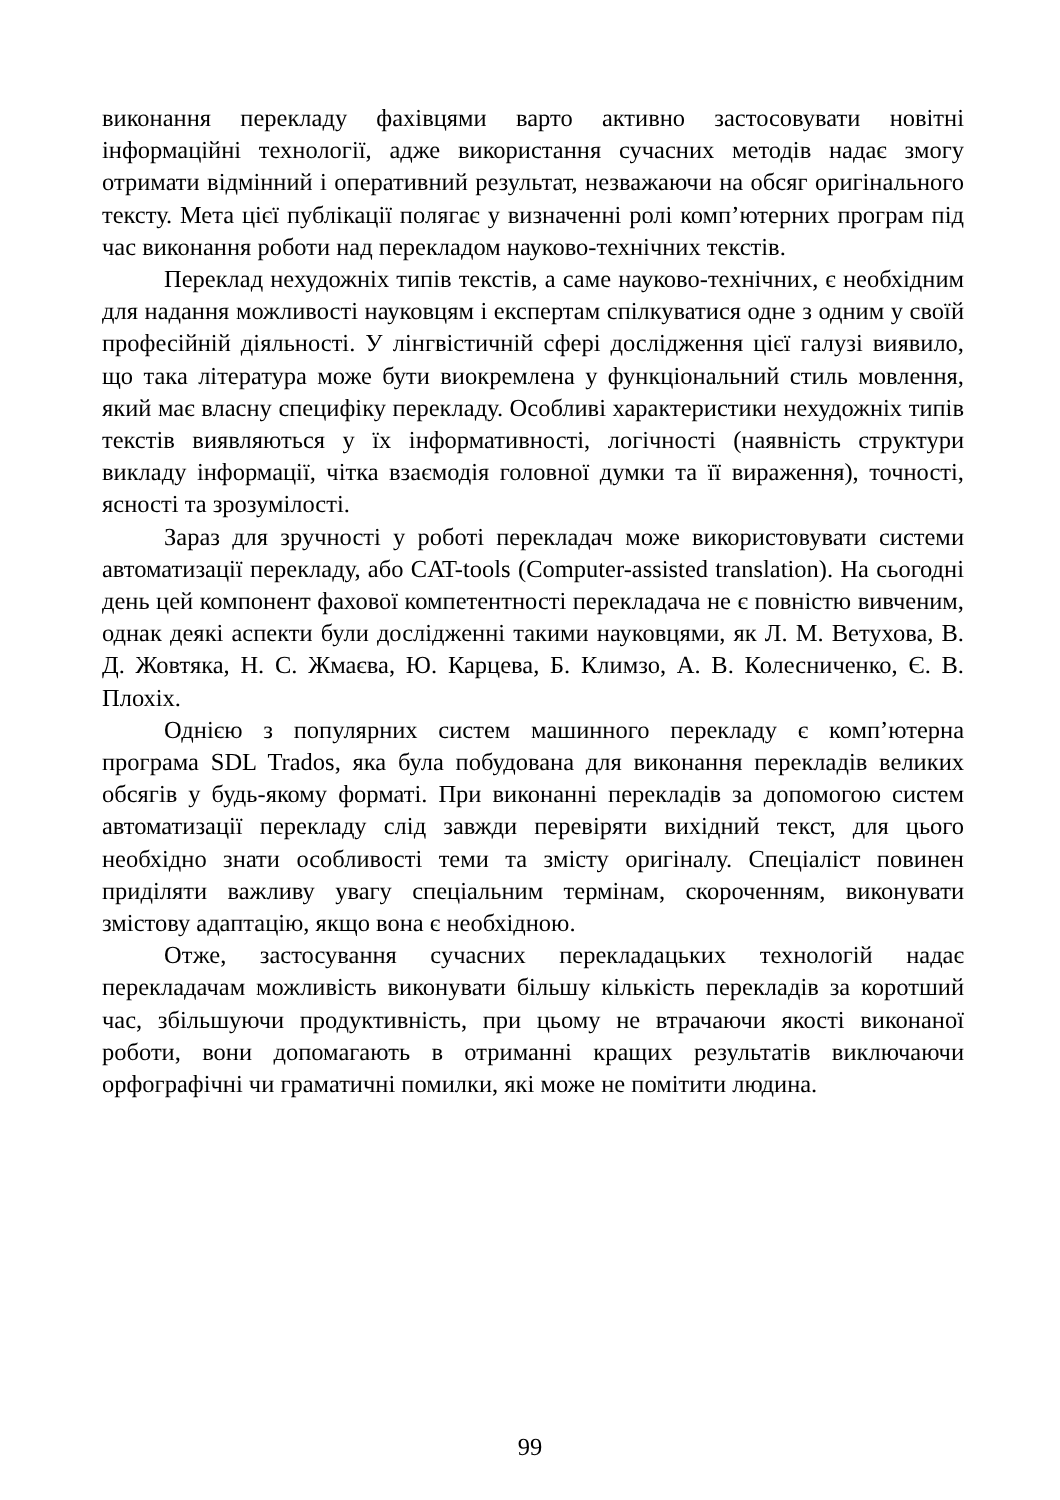виконання перекладу фахівцями варто активно застосовувати новітні інформаційні технології, адже використання сучасних методів надає змогу отримати відмінний і оперативний результат, незважаючи на обсяг оригінального тексту. Мета цієї публікації полягає у визначенні ролі комп’ютерних програм під час виконання роботи над перекладом науково-технічних текстів.
Переклад нехудожніх типів текстів, а саме науково-технічних, є необхідним для надання можливості науковцям і експертам спілкуватися одне з одним у своїй професійній діяльності. У лінгвістичній сфері дослідження цієї галузі виявило, що така література може бути виокремлена у функціональний стиль мовлення, який має власну специфіку перекладу. Особливі характеристики нехудожніх типів текстів виявляються у їх інформативності, логічності (наявність структури викладу інформації, чітка взаємодія головної думки та її вираження), точності, ясності та зрозумілості.
Зараз для зручності у роботі перекладач може використовувати системи автоматизації перекладу, або CAT-tools (Computer-assisted translation). На сьогодні день цей компонент фахової компетентності перекладача не є повністю вивченим, однак деякі аспекти були дослідженні такими науковцями, як Л. М. Ветухова, В. Д. Жовтяка, Н. С. Жмаєва, Ю. Карцева, Б. Климзо, А. В. Колесниченко, Є. В. Плохіх.
Однією з популярних систем машинного перекладу є комп’ютерна програма SDL Trados, яка була побудована для виконання перекладів великих обсягів у будь-якому форматі. При виконанні перекладів за допомогою систем автоматизації перекладу слід завжди перевіряти вихідний текст, для цього необхідно знати особливості теми та змісту оригіналу. Спеціаліст повинен приділяти важливу увагу спеціальним термінам, скороченням, виконувати змістову адаптацію, якщо вона є необхідною.
Отже, застосування сучасних перекладацьких технологій надає перекладачам можливість виконувати більшу кількість перекладів за коротший час, збільшуючи продуктивність, при цьому не втрачаючи якості виконаної роботи, вони допомагають в отриманні кращих результатів виключаючи орфографічні чи граматичні помилки, які може не помітити людина.
99